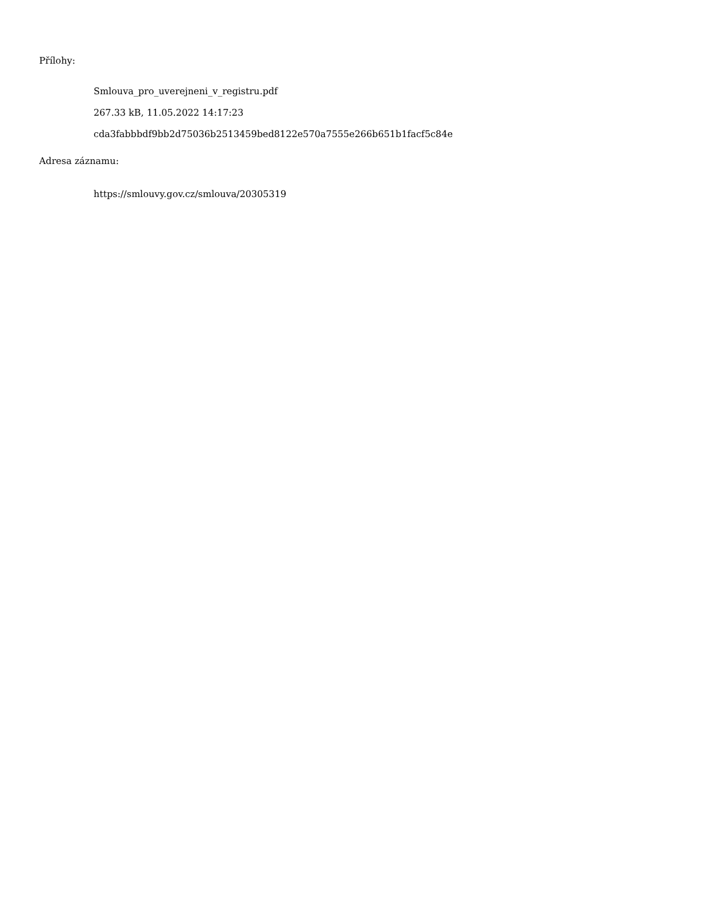Přílohy:
Smlouva_pro_uverejneni_v_registru.pdf
267.33 kB, 11.05.2022 14:17:23
cda3fabbbdf9bb2d75036b2513459bed8122e570a7555e266b651b1facf5c84e
Adresa záznamu:
https://smlouvy.gov.cz/smlouva/20305319